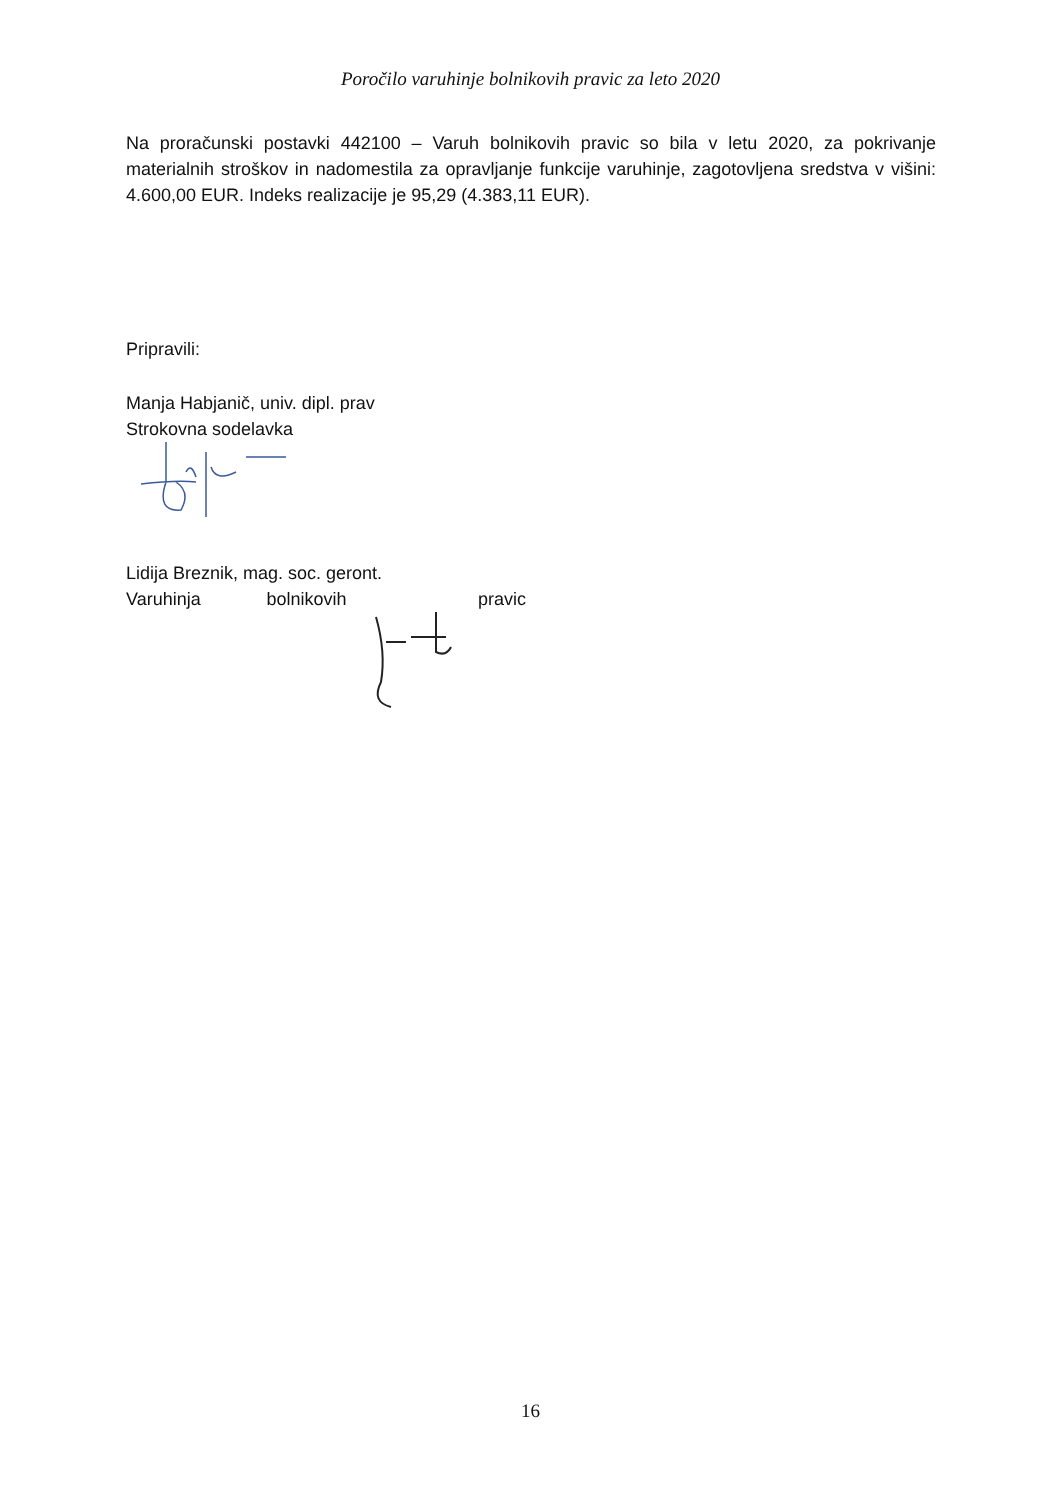Poročilo varuhinje bolnikovih pravic za leto 2020
Na proračunski postavki 442100 – Varuh bolnikovih pravic so bila v letu 2020, za pokrivanje materialnih stroškov in nadomestila za opravljanje funkcije varuhinje, zagotovljena sredstva v višini: 4.600,00 EUR. Indeks realizacije je 95,29 (4.383,11 EUR).
Pripravili:
Manja Habjanič, univ. dipl. prav
Strokovna sodelavka
Lidija Breznik, mag. soc. geront.
Varuhinja bolnikovih pravic
16